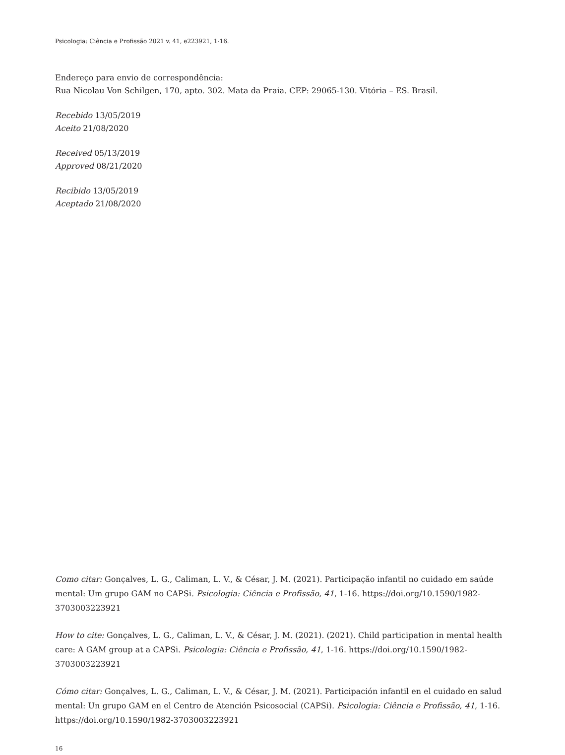Psicologia: Ciência e Profissão 2021 v. 41, e223921, 1-16.
Endereço para envio de correspondência:
Rua Nicolau Von Schilgen, 170, apto. 302. Mata da Praia. CEP: 29065-130. Vitória – ES. Brasil.
Recebido 13/05/2019
Aceito 21/08/2020
Received 05/13/2019
Approved 08/21/2020
Recibido 13/05/2019
Aceptado 21/08/2020
Como citar: Gonçalves, L. G., Caliman, L. V., & César, J. M. (2021). Participação infantil no cuidado em saúde mental: Um grupo GAM no CAPSi. Psicologia: Ciência e Profissão, 41, 1-16. https://doi.org/10.1590/1982-3703003223921
How to cite: Gonçalves, L. G., Caliman, L. V., & César, J. M. (2021). (2021). Child participation in mental health care: A GAM group at a CAPSi. Psicologia: Ciência e Profissão, 41, 1-16. https://doi.org/10.1590/1982-3703003223921
Cómo citar: Gonçalves, L. G., Caliman, L. V., & César, J. M. (2021). Participación infantil en el cuidado en salud mental: Un grupo GAM en el Centro de Atención Psicosocial (CAPSi). Psicologia: Ciência e Profissão, 41, 1-16. https://doi.org/10.1590/1982-3703003223921
16